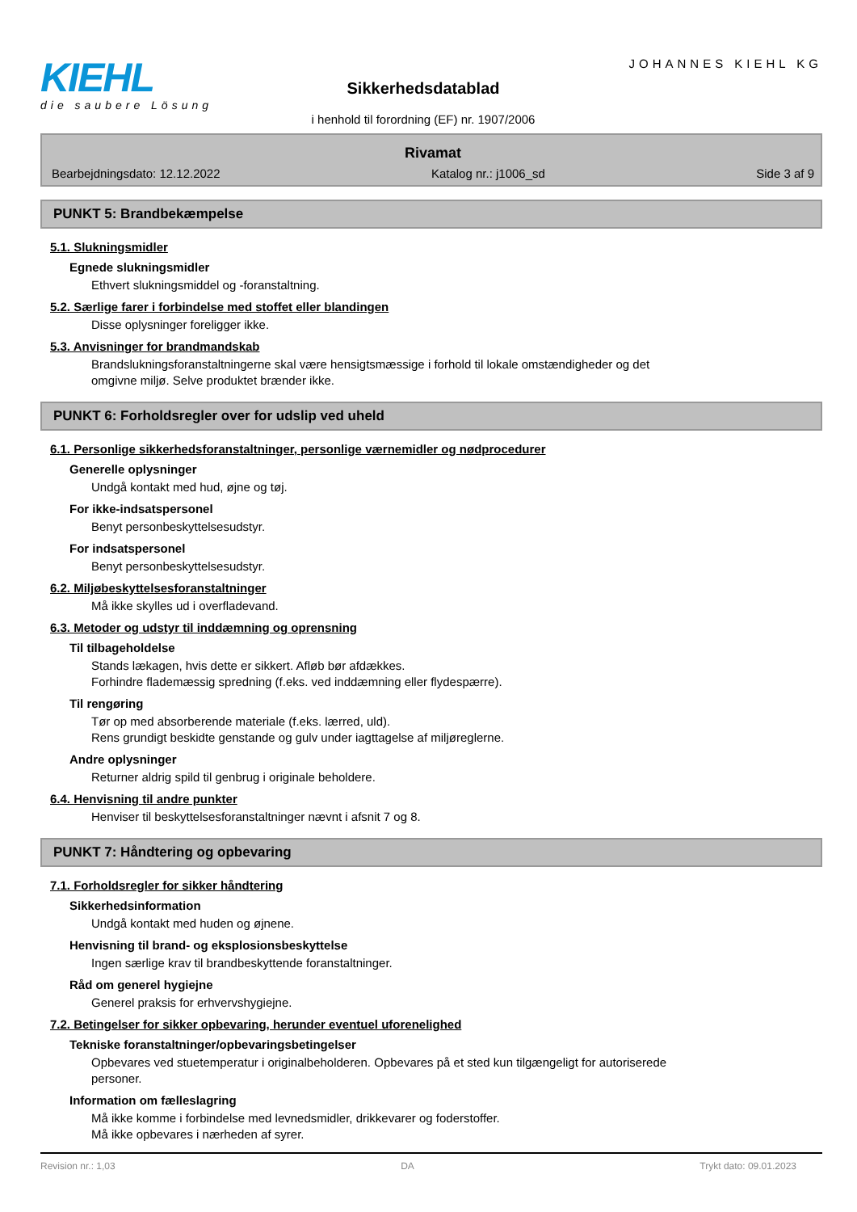KIEHL
die saubere Lösung
Sikkerhedsdatablad
i henhold til forordning (EF) nr. 1907/2006
JOHANNES KIEHL KG
Rivamat
Bearbejdningsdato: 12.12.2022 Katalog nr.: j1006_sd Side 3 af 9
PUNKT 5: Brandbekæmpelse
5.1. Slukningsmidler
Egnede slukningsmidler
Ethvert slukningsmiddel og -foranstaltning.
5.2. Særlige farer i forbindelse med stoffet eller blandingen
Disse oplysninger foreligger ikke.
5.3. Anvisninger for brandmandskab
Brandslukningsforanstaltningerne skal være hensigtsmæssige i forhold til lokale omstændigheder og det
omgivne miljø. Selve produktet brænder ikke.
PUNKT 6: Forholdsregler over for udslip ved uheld
6.1. Personlige sikkerhedsforanstaltninger, personlige værnemidler og nødprocedurer
Generelle oplysninger
Undgå kontakt med hud, øjne og tøj.
For ikke-indsatspersonel
Benyt personbeskyttelsesudstyr.
For indsatspersonel
Benyt personbeskyttelsesudstyr.
6.2. Miljøbeskyttelsesforanstaltninger
Må ikke skylles ud i overfladevand.
6.3. Metoder og udstyr til inddæmning og oprensning
Til tilbageholdelse
Stands lækagen, hvis dette er sikkert. Afløb bør afdækkes.
Forhindre flademæssig spredning (f.eks. ved inddæmning eller flydespærre).
Til rengøring
Tør op med absorberende materiale (f.eks. lærred, uld).
Rens grundigt beskidte genstande og gulv under iagttagelse af miljøreglerne.
Andre oplysninger
Returner aldrig spild til genbrug i originale beholdere.
6.4. Henvisning til andre punkter
Henviser til beskyttelsesforanstaltninger nævnt i afsnit 7 og 8.
PUNKT 7: Håndtering og opbevaring
7.1. Forholdsregler for sikker håndtering
Sikkerhedsinformation
Undgå kontakt med huden og øjnene.
Henvisning til brand- og eksplosionsbeskyttelse
Ingen særlige krav til brandbeskyttende foranstaltninger.
Råd om generel hygiejne
Generel praksis for erhvervshygiejne.
7.2. Betingelser for sikker opbevaring, herunder eventuel uforenelighed
Tekniske foranstaltninger/opbevaringsbetingelser
Opbevares ved stuetemperatur i originalbeholderen. Opbevares på et sted kun tilgængeligt for autoriserede
personer.
Information om fælleslagring
Må ikke komme i forbindelse med levnedsmidler, drikkevarer og foderstoffer.
Må ikke opbevares i nærheden af syrer.
Revision nr.: 1,03 DA Trykt dato: 09.01.2023